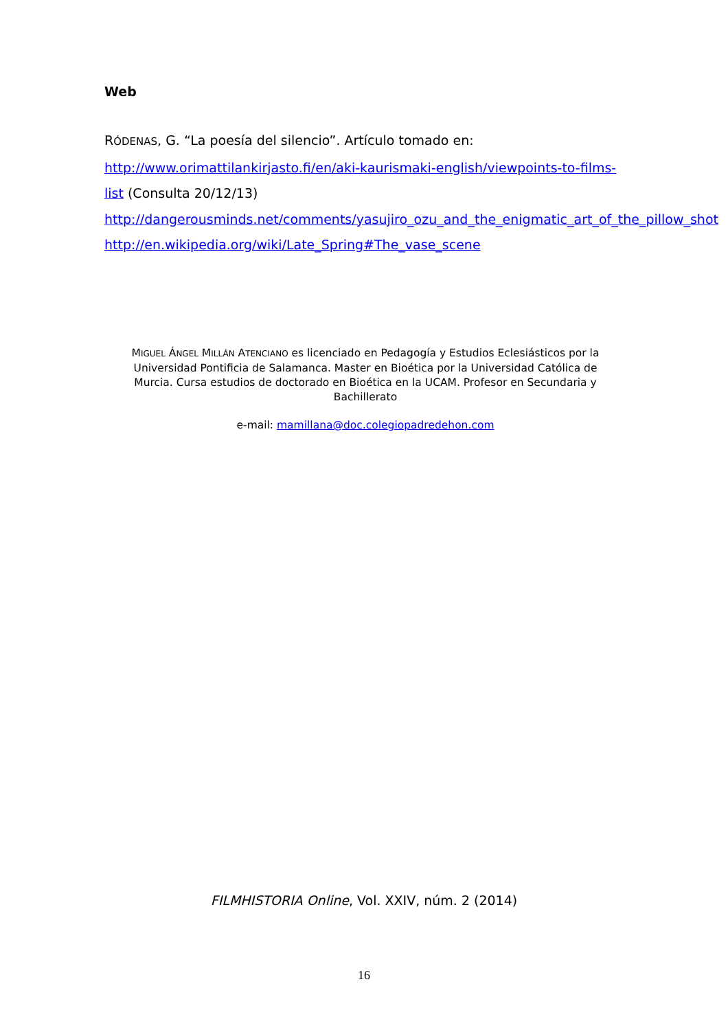Web
RÓDENAS, G. “La poesía del silencio”. Artículo tomado en:
http://www.orimattilankirjasto.fi/en/aki-kaurismaki-english/viewpoints-to-films-list (Consulta 20/12/13)
http://dangerousminds.net/comments/yasujiro_ozu_and_the_enigmatic_art_of_the_pillow_shot
http://en.wikipedia.org/wiki/Late_Spring#The_vase_scene
MIGUEL ÁNGEL MILLÁN ATENCIANO es licenciado en Pedagogía y Estudios Eclesiásticos por la Universidad Pontificia de Salamanca. Master en Bioética por la Universidad Católica de Murcia. Cursa estudios de doctorado en Bioética en la UCAM. Profesor en Secundaria y Bachillerato
e-mail: mamillana@doc.colegiopadredehon.com
FILMHISTORIA Online, Vol. XXIV, núm. 2 (2014)
16